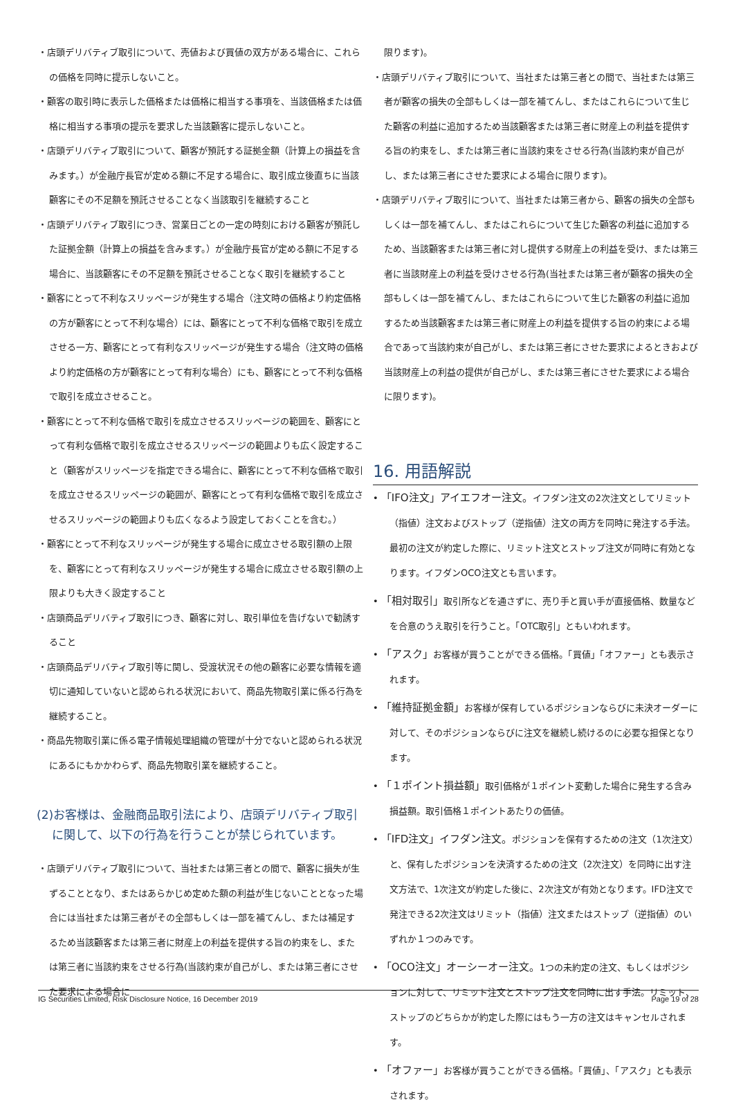・店頭デリバティブ取引について、売値および買値の双方がある場合に、これらの価格を同時に提示しないこと。
・顧客の取引時に表示した価格または価格に相当する事項を、当該価格または価格に相当する事項の提示を要求した当該顧客に提示しないこと。
・店頭デリバティブ取引について、顧客が預託する証拠金額（計算上の損益を含みます。）が金融庁長官が定める額に不足する場合に、取引成立後直ちに当該顧客にその不足額を預託させることなく当該取引を継続すること
・店頭デリバティブ取引につき、営業日ごとの一定の時刻における顧客が預託した証拠金額（計算上の損益を含みます。）が金融庁長官が定める額に不足する場合に、当該顧客にその不足額を預託させることなく取引を継続すること
・顧客にとって不利なスリッページが発生する場合（注文時の価格より約定価格の方が顧客にとって不利な場合）には、顧客にとって不利な価格で取引を成立させる一方、顧客にとって有利なスリッページが発生する場合（注文時の価格より約定価格の方が顧客にとって有利な場合）にも、顧客にとって不利な価格で取引を成立させること。
・顧客にとって不利な価格で取引を成立させるスリッページの範囲を、顧客にとって有利な価格で取引を成立させるスリッページの範囲よりも広く設定すること（顧客がスリッページを指定できる場合に、顧客にとって不利な価格で取引を成立させるスリッページの範囲が、顧客にとって有利な価格で取引を成立させるスリッページの範囲よりも広くなるよう設定しておくことを含む。）
・顧客にとって不利なスリッページが発生する場合に成立させる取引額の上限を、顧客にとって有利なスリッページが発生する場合に成立させる取引額の上限よりも大きく設定すること
・店頭商品デリバティブ取引につき、顧客に対し、取引単位を告げないで勧誘すること
・店頭商品デリバティブ取引等に関し、受渡状況その他の顧客に必要な情報を適切に通知していないと認められる状況において、商品先物取引業に係る行為を継続すること。
・商品先物取引業に係る電子情報処理組織の管理が十分でないと認められる状況にあるにもかかわらず、商品先物取引業を継続すること。
(2)お客様は、金融商品取引法により、店頭デリバティブ取引に関して、以下の行為を行うことが禁じられています。
・店頭デリバティブ取引について、当社または第三者との間で、顧客に損失が生ずることとなり、またはあらかじめ定めた額の利益が生じないこととなった場合には当社または第三者がその全部もしくは一部を補てんし、または補足するため当該顧客または第三者に財産上の利益を提供する旨の約束をし、または第三者に当該約束をさせる行為(当該約束が自己がし、または第三者にさせた要求による場合に
限ります)。
・店頭デリバティブ取引について、当社または第三者との間で、当社または第三者が顧客の損失の全部もしくは一部を補てんし、またはこれらについて生じた顧客の利益に追加するため当該顧客または第三者に財産上の利益を提供する旨の約束をし、または第三者に当該約束をさせる行為(当該約束が自己がし、または第三者にさせた要求による場合に限ります)。
・店頭デリバティブ取引について、当社または第三者から、顧客の損失の全部もしくは一部を補てんし、またはこれらについて生じた顧客の利益に追加するため、当該顧客または第三者に対し提供する財産上の利益を受け、または第三者に当該財産上の利益を受けさせる行為(当社または第三者が顧客の損失の全部もしくは一部を補てんし、またはこれらについて生じた顧客の利益に追加するため当該顧客または第三者に財産上の利益を提供する旨の約束による場合であって当該約束が自己がし、または第三者にさせた要求によるときおよび当該財産上の利益の提供が自己がし、または第三者にさせた要求による場合に限ります)。
16. 用語解説
• 「IFO注文」アイエフオー注文。イフダン注文の2次注文としてリミット（指値）注文およびストップ（逆指値）注文の両方を同時に発注する手法。最初の注文が約定した際に、リミット注文とストップ注文が同時に有効となります。イフダンOCO注文とも言います。
• 「相対取引」取引所などを通さずに、売り手と買い手が直接価格、数量などを合意のうえ取引を行うこと。「OTC取引」ともいわれます。
• 「アスク」お客様が買うことができる価格。「買値」「オファー」とも表示されます。
• 「維持証拠金額」お客様が保有しているポジションならびに未決オーダーに対して、そのポジションならびに注文を継続し続けるのに必要な担保となります。
• 「１ポイント損益額」取引価格が１ポイント変動した場合に発生する含み損益額。取引価格１ポイントあたりの価値。
• 「IFD注文」イフダン注文。ポジションを保有するための注文（1次注文）と、保有したポジションを決済するための注文（2次注文）を同時に出す注文方法で、1次注文が約定した後に、2次注文が有効となります。IFD注文で発注できる2次注文はリミット（指値）注文またはストップ（逆指値）のいずれか１つのみです。
• 「OCO注文」オーシーオー注文。1つの未約定の注文、もしくはポジションに対して、リミット注文とストップ注文を同時に出す手法。リミット、ストップのどちらかが約定した際にはもう一方の注文はキャンセルされます。
• 「オファー」お客様が買うことができる価格。「買値」、「アスク」とも表示されます。
IG Securities Limited, Risk Disclosure Notice, 16 December 2019 Page 19 of 28